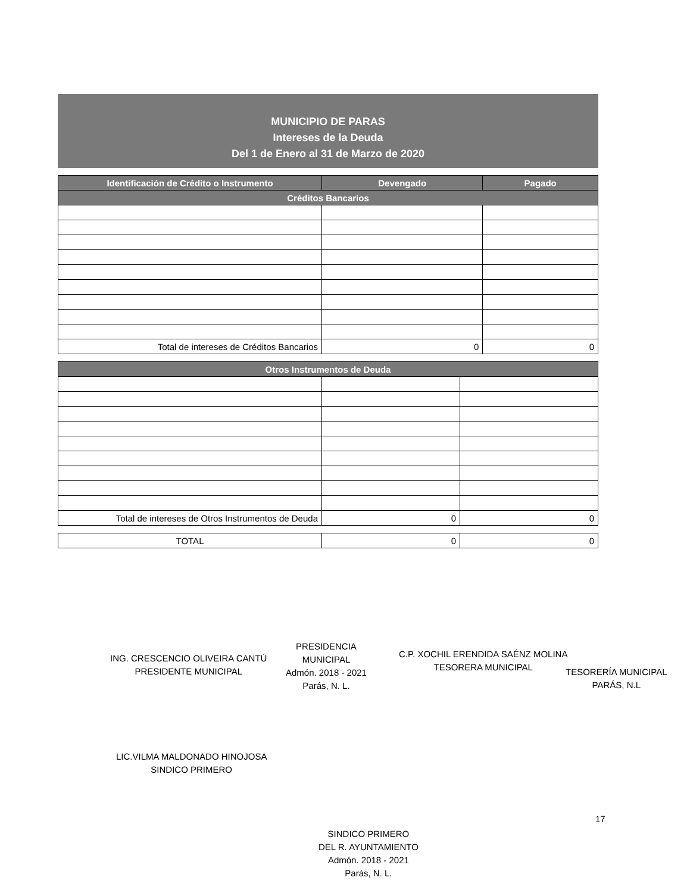MUNICIPIO DE PARAS
Intereses de la Deuda
Del 1 de Enero al 31 de Marzo de 2020
| Identificación de Crédito o Instrumento | Devengado | Pagado |
| --- | --- | --- |
| Créditos Bancarios | | |
| Total de intereses de Créditos Bancarios | 0 | 0 |
| Otros Instrumentos de Deuda | | |
| --- | --- | --- |
| Total de intereses de Otros Instrumentos de Deuda | 0 | 0 |
| TOTAL | 0 | 0 |
ING. CRESCENCIO OLIVEIRA CANTÚ
PRESIDENTE MUNICIPAL
PRESIDENCIA
MUNICIPAL
Admón. 2018 - 2021
Parás, N. L.
C.P. XOCHIL ERENDIDA SAÉNZ MOLINA
TESORERA MUNICIPAL
TESORERÍA MUNICIPAL
PARÁS, N.L
LIC.VILMA MALDONADO HINOJOSA
SINDICO PRIMERO
17
SINDICO PRIMERO
DEL R. AYUNTAMIENTO
Admón. 2018 - 2021
Parás, N. L.